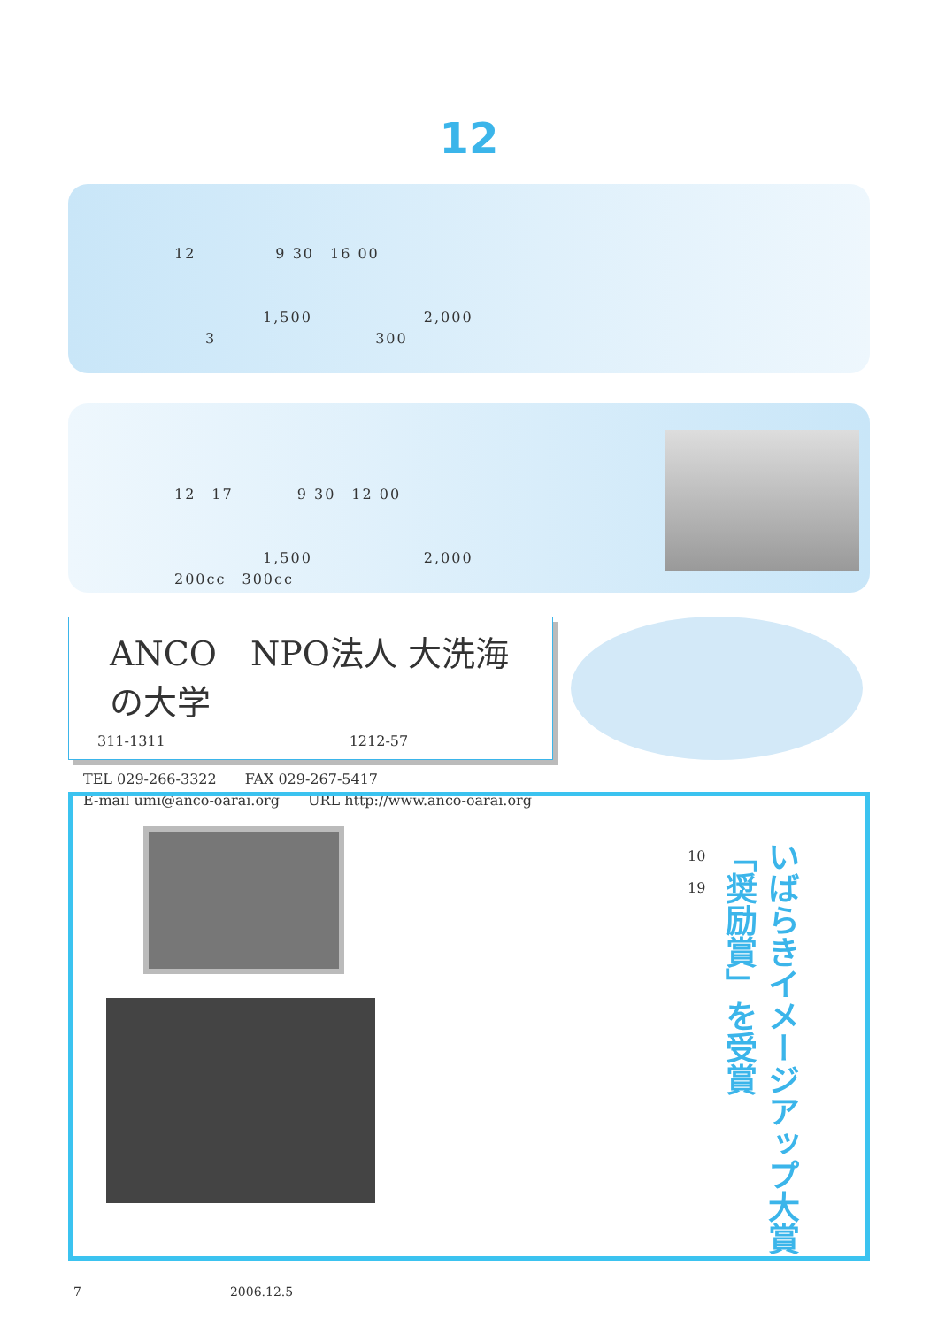12
12　　　　　9 30　16 00
1,500　　　　　　　2,000
3　　　　　　　　　　300
12　17　　　　9 30　12 00
1,500　　　　　　　2,000
200cc　300cc
ANCO　NPO法人 大洗海の大学
　311-1311　　　　　　　　　　　　　1212-57
TEL 029-266-3322　　FAX 029-267-5417
E-mail umi@anco-oarai.org　　URL http://www.anco-oarai.org
10
19
いばらきイメージアップ大賞
「奨励賞」を受賞
7　　　　　　　　　　　　2006.12.5